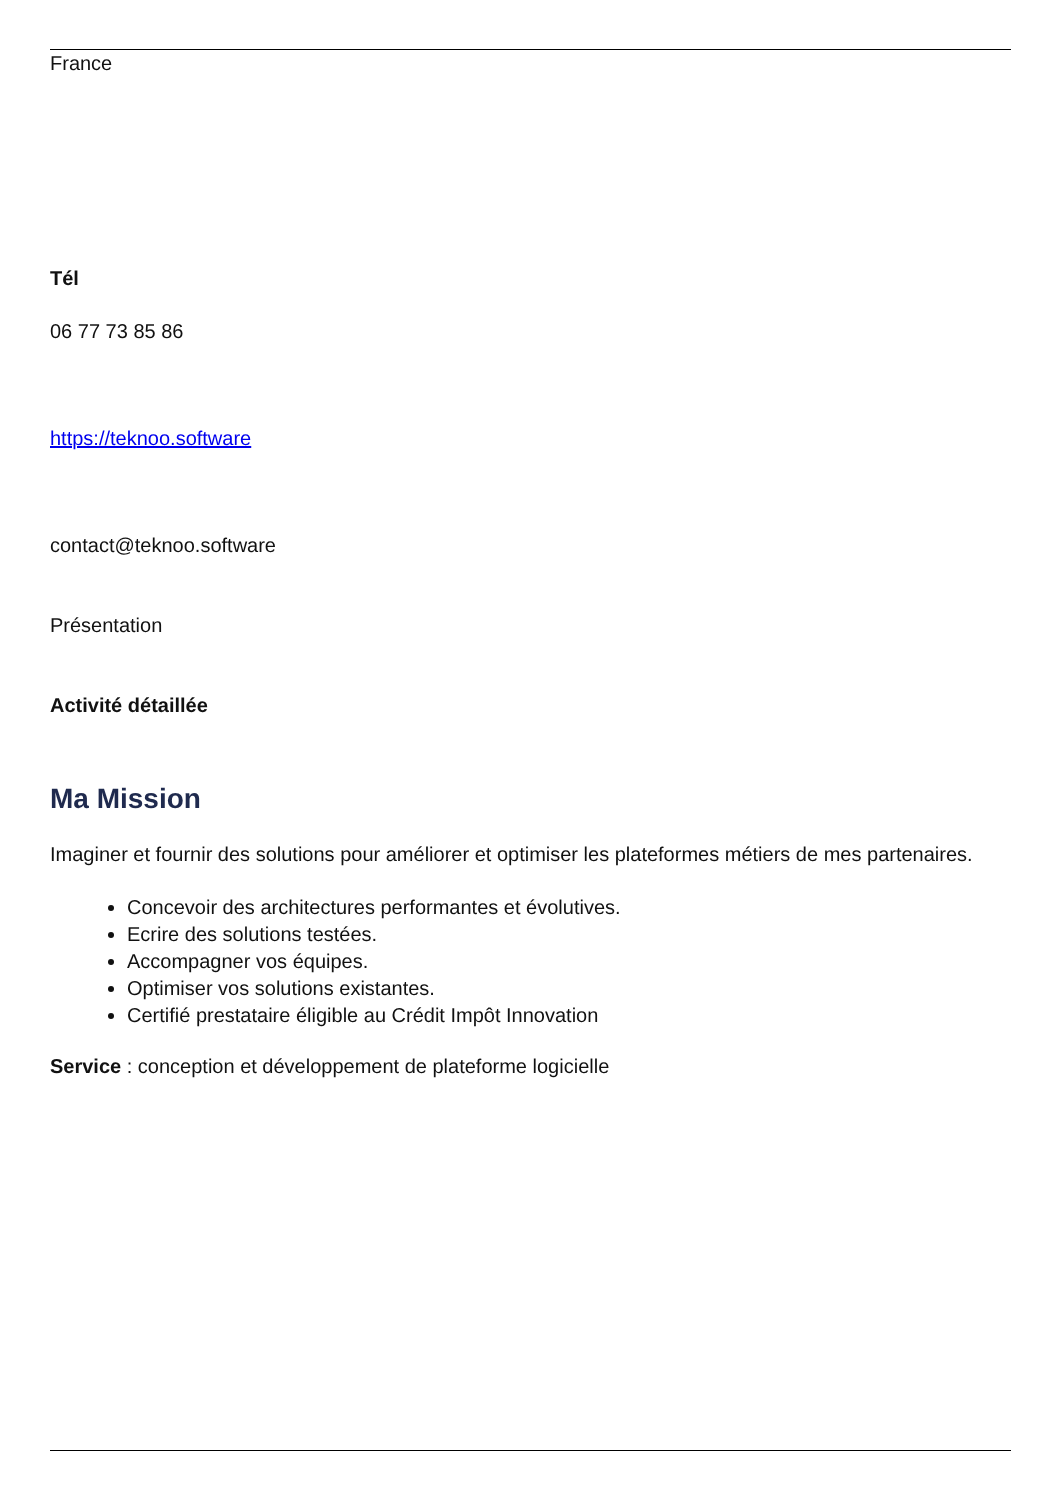France
Tél
06 77 73 85 86
https://teknoo.software
contact@teknoo.software
Présentation
Activité détaillée
Ma Mission
Imaginer et fournir des solutions pour améliorer et optimiser les plateformes métiers de mes partenaires.
Concevoir des architectures performantes et évolutives.
Ecrire des solutions testées.
Accompagner vos équipes.
Optimiser vos solutions existantes.
Certifié prestataire éligible au Crédit Impôt Innovation
Service : conception et développement de plateforme logicielle